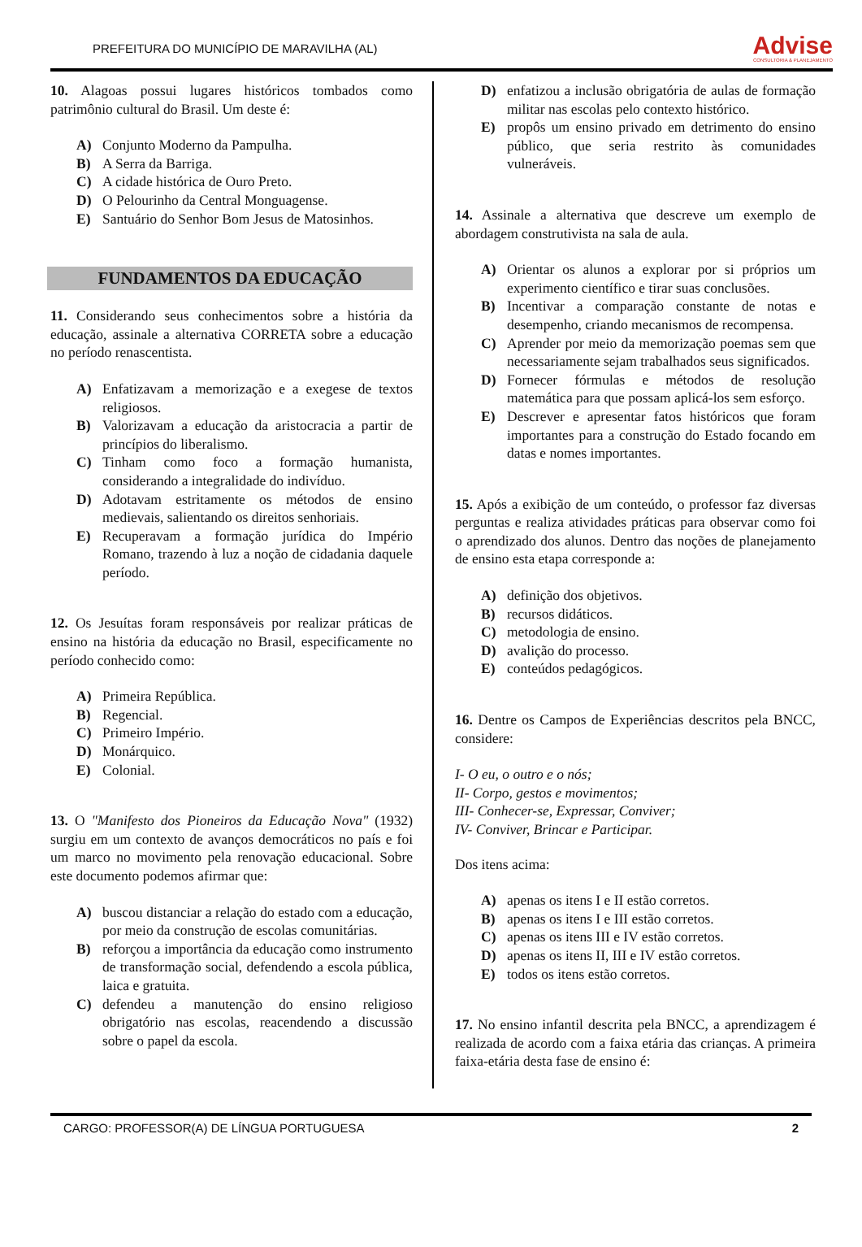PREFEITURA DO MUNICÍPIO DE MARAVILHA (AL)
Advise
CONSULTORIA & PLANEJAMENTO
10. Alagoas possui lugares históricos tombados como patrimônio cultural do Brasil. Um deste é:
A) Conjunto Moderno da Pampulha.
B) A Serra da Barriga.
C) A cidade histórica de Ouro Preto.
D) O Pelourinho da Central Monguagense.
E) Santuário do Senhor Bom Jesus de Matosinhos.
FUNDAMENTOS DA EDUCAÇÃO
11. Considerando seus conhecimentos sobre a história da educação, assinale a alternativa CORRETA sobre a educação no período renascentista.
A) Enfatizavam a memorização e a exegese de textos religiosos.
B) Valorizavam a educação da aristocracia a partir de princípios do liberalismo.
C) Tinham como foco a formação humanista, considerando a integralidade do indivíduo.
D) Adotavam estritamente os métodos de ensino medievais, salientando os direitos senhoriais.
E) Recuperavam a formação jurídica do Império Romano, trazendo à luz a noção de cidadania daquele período.
12. Os Jesuítas foram responsáveis por realizar práticas de ensino na história da educação no Brasil, especificamente no período conhecido como:
A) Primeira República.
B) Regencial.
C) Primeiro Império.
D) Monárquico.
E) Colonial.
13. O "Manifesto dos Pioneiros da Educação Nova" (1932) surgiu em um contexto de avanços democráticos no país e foi um marco no movimento pela renovação educacional. Sobre este documento podemos afirmar que:
A) buscou distanciar a relação do estado com a educação, por meio da construção de escolas comunitárias.
B) reforçou a importância da educação como instrumento de transformação social, defendendo a escola pública, laica e gratuita.
C) defendeu a manutenção do ensino religioso obrigatório nas escolas, reacendendo a discussão sobre o papel da escola.
D) enfatizou a inclusão obrigatória de aulas de formação militar nas escolas pelo contexto histórico.
E) propôs um ensino privado em detrimento do ensino público, que seria restrito às comunidades vulneráveis.
14. Assinale a alternativa que descreve um exemplo de abordagem construtivista na sala de aula.
A) Orientar os alunos a explorar por si próprios um experimento científico e tirar suas conclusões.
B) Incentivar a comparação constante de notas e desempenho, criando mecanismos de recompensa.
C) Aprender por meio da memorização poemas sem que necessariamente sejam trabalhados seus significados.
D) Fornecer fórmulas e métodos de resolução matemática para que possam aplicá-los sem esforço.
E) Descrever e apresentar fatos históricos que foram importantes para a construção do Estado focando em datas e nomes importantes.
15. Após a exibição de um conteúdo, o professor faz diversas perguntas e realiza atividades práticas para observar como foi o aprendizado dos alunos. Dentro das noções de planejamento de ensino esta etapa corresponde a:
A) definição dos objetivos.
B) recursos didáticos.
C) metodologia de ensino.
D) avalição do processo.
E) conteúdos pedagógicos.
16. Dentre os Campos de Experiências descritos pela BNCC, considere:
I- O eu, o outro e o nós;
II- Corpo, gestos e movimentos;
III- Conhecer-se, Expressar, Conviver;
IV- Conviver, Brincar e Participar.
Dos itens acima:
A) apenas os itens I e II estão corretos.
B) apenas os itens I e III estão corretos.
C) apenas os itens III e IV estão corretos.
D) apenas os itens II, III e IV estão corretos.
E) todos os itens estão corretos.
17. No ensino infantil descrita pela BNCC, a aprendizagem é realizada de acordo com a faixa etária das crianças. A primeira faixa-etária desta fase de ensino é:
CARGO: PROFESSOR(A) DE LÍNGUA PORTUGUESA 2